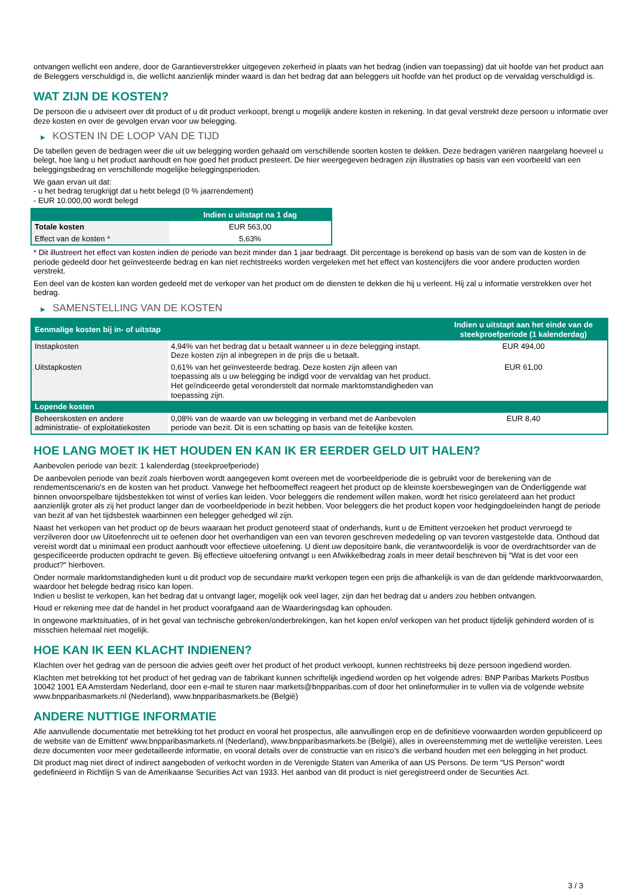ontvangen wellicht een andere, door de Garantieverstrekker uitgegeven zekerheid in plaats van het bedrag (indien van toepassing) dat uit hoofde van het product aan de Beleggers verschuldigd is, die wellicht aanzienlijk minder waard is dan het bedrag dat aan beleggers uit hoofde van het product op de vervaldag verschuldigd is.
WAT ZIJN DE KOSTEN?
De persoon die u adviseert over dit product of u dit product verkoopt, brengt u mogelijk andere kosten in rekening. In dat geval verstrekt deze persoon u informatie over deze kosten en over de gevolgen ervan voor uw belegging.
▶ KOSTEN IN DE LOOP VAN DE TIJD
De tabellen geven de bedragen weer die uit uw belegging worden gehaald om verschillende soorten kosten te dekken. Deze bedragen variëren naargelang hoeveel u belegt, hoe lang u het product aanhoudt en hoe goed het product presteert. De hier weergegeven bedragen zijn illustraties op basis van een voorbeeld van een beleggingsbedrag en verschillende mogelijke beleggingsperioden.
We gaan ervan uit dat:
- u het bedrag terugkrijgt dat u hebt belegd (0 % jaarrendement)
- EUR 10.000,00 wordt belegd
| | Indien u uitstapt na 1 dag |
| --- | --- |
| Totale kosten | EUR 563,00 |
| Effect van de kosten * | 5,63% |
* Dit illustreert het effect van kosten indien de periode van bezit minder dan 1 jaar bedraagt. Dit percentage is berekend op basis van de som van de kosten in de periode gedeeld door het geïnvesteerde bedrag en kan niet rechtstreeks worden vergeleken met het effect van kostencijfers die voor andere producten worden verstrekt.
Een deel van de kosten kan worden gedeeld met de verkoper van het product om de diensten te dekken die hij u verleent. Hij zal u informatie verstrekken over het bedrag.
▶ SAMENSTELLING VAN DE KOSTEN
| Eenmalige kosten bij in- of uitstap | | Indien u uitstapt aan het einde van de steekproefperiode (1 kalenderdag) |
| --- | --- | --- |
| Instapkosten | 4,94% van het bedrag dat u betaalt wanneer u in deze belegging instapt. Deze kosten zijn al inbegrepen in de prijs die u betaalt. | EUR 494,00 |
| Uitstapkosten | 0,61% van het geïnvesteerde bedrag. Deze kosten zijn alleen van toepassing als u uw belegging be indigd voor de vervaldag van het product. Het geïndiceerde getal veronderstelt dat normale marktomstandigheden van toepassing zijn. | EUR 61,00 |
| Lopende kosten | | |
| Beheerskosten en andere administratie- of exploitatiekosten | 0,08% van de waarde van uw belegging in verband met de Aanbevolen periode van bezit. Dit is een schatting op basis van de feitelijke kosten. | EUR 8,40 |
HOE LANG MOET IK HET HOUDEN EN KAN IK ER EERDER GELD UIT HALEN?
Aanbevolen periode van bezit: 1 kalenderdag (steekproefperiode)
De aanbevolen periode van bezit zoals hierboven wordt aangegeven komt overeen met de voorbeeldperiode die is gebruikt voor de berekening van de rendementscenario's en de kosten van het product. Vanwege het hefboomeffect reageert het product op de kleinste koersbewegingen van de Onderliggende wat binnen onvoorspelbare tijdsbestekken tot winst of verlies kan leiden. Voor beleggers die rendement willen maken, wordt het risico gerelateerd aan het product aanzienlijk groter als zij het product langer dan de voorbeeldperiode in bezit hebben. Voor beleggers die het product kopen voor hedgingdoeleinden hangt de periode van bezit af van het tijdsbestek waarbinnen een belegger gehedged wil zijn.
Naast het verkopen van het product op de beurs waaraan het product genoteerd staat of onderhands, kunt u de Emittent verzoeken het product vervroegd te verzilveren door uw Uitoefenrecht uit te oefenen door het overhandigen van een van tevoren geschreven mededeling op van tevoren vastgestelde data. Onthoud dat vereist wordt dat u minimaal een product aanhoudt voor effectieve uitoefening. U dient uw depositoire bank, die verantwoordelijk is voor de overdrachtsorder van de gespecificeerde producten opdracht te geven. Bij effectieve uitoefening ontvangt u een Afwikkelbedrag zoals in meer detail beschreven bij “Wat is det voor een product?" hierboven.
Onder normale marktomstandigheden kunt u dit product vop de secundaire markt verkopen tegen een prijs die afhankelijk is van de dan geldende marktvoorwaarden, waardoor het belegde bedrag risico kan lopen.
Indien u beslist te verkopen, kan het bedrag dat u ontvangt lager, mogelijk ook veel lager, zijn dan het bedrag dat u anders zou hebben ontvangen.
Houd er rekening mee dat de handel in het product voorafgaand aan de Waarderingsdag kan ophouden.
In ongewone marktsituaties, of in het geval van technische gebreken/onderbrekingen, kan het kopen en/of verkopen van het product tijdelijk gehinderd worden of is misschien helemaal niet mogelijk.
HOE KAN IK EEN KLACHT INDIENEN?
Klachten over het gedrag van de persoon die advies geeft over het product of het product verkoopt, kunnen rechtstreeks bij deze persoon ingediend worden.
Klachten met betrekking tot het product of het gedrag van de fabrikant kunnen schriftelijk ingediend worden op het volgende adres: BNP Paribas Markets Postbus 10042 1001 EA Amsterdam Nederland, door een e-mail te sturen naar markets@bnpparibas.com of door het onlineformulier in te vullen via de volgende website www.bnpparibasmarkets.nl (Nederland), www.bnpparibasmarkets.be (België)
ANDERE NUTTIGE INFORMATIE
Alle aanvullende documentatie met betrekking tot het product en vooral het prospectus, alle aanvullingen erop en de definitieve voorwaarden worden gepubliceerd op de website van de Emittent' www.bnpparibasmarkets.nl (Nederland), www.bnpparibasmarkets.be (België), alles in overeenstemming met de wettelijke vereisten. Lees deze documenten voor meer gedetailleerde informatie, en vooral details over de constructie van en risico’s die verband houden met een belegging in het product.
Dit product mag niet direct of indirect aangeboden of verkocht worden in de Verenigde Staten van Amerika of aan US Persons. De term "US Person" wordt gedefinieerd in Richtlijn S van de Amerikaanse Securities Act van 1933. Het aanbod van dit product is niet geregistreerd onder de Securities Act.
3 / 3